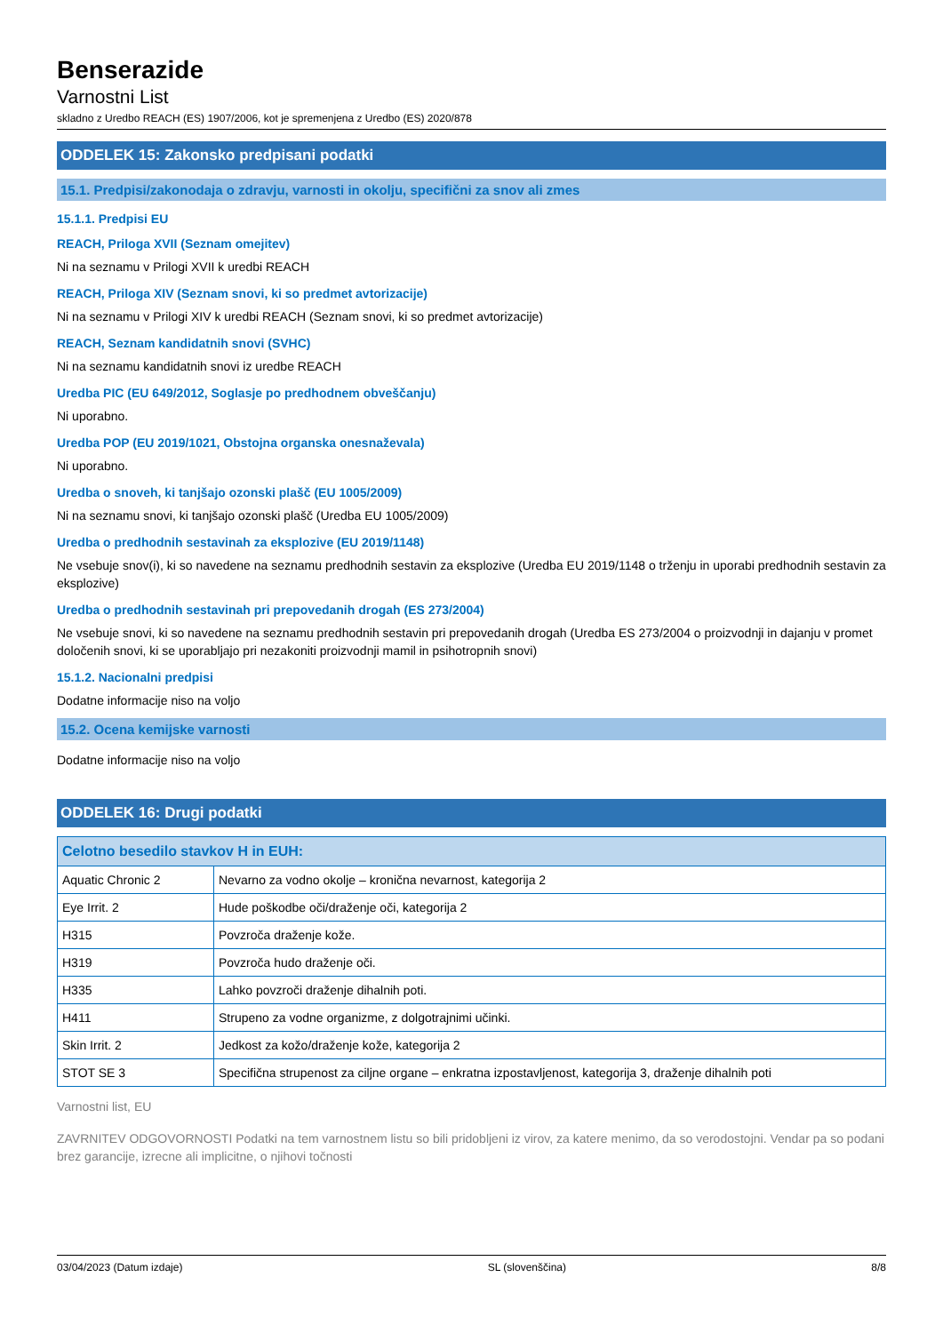Benserazide
Varnostni List
skladno z Uredbo REACH (ES) 1907/2006, kot je spremenjena z Uredbo (ES) 2020/878
ODDELEK 15: Zakonsko predpisani podatki
15.1. Predpisi/zakonodaja o zdravju, varnosti in okolju, specifični za snov ali zmes
15.1.1. Predpisi EU
REACH, Priloga XVII (Seznam omejitev)
Ni na seznamu v Prilogi XVII k uredbi REACH
REACH, Priloga XIV (Seznam snovi, ki so predmet avtorizacije)
Ni na seznamu v Prilogi XIV k uredbi REACH (Seznam snovi, ki so predmet avtorizacije)
REACH, Seznam kandidatnih snovi (SVHC)
Ni na seznamu kandidatnih snovi iz uredbe REACH
Uredba PIC (EU 649/2012, Soglasje po predhodnem obveščanju)
Ni uporabno.
Uredba POP (EU 2019/1021, Obstojna organska onesnaževala)
Ni uporabno.
Uredba o snoveh, ki tanjšajo ozonski plašč (EU 1005/2009)
Ni na seznamu snovi, ki tanjšajo ozonski plašč (Uredba EU 1005/2009)
Uredba o predhodnih sestavinah za eksplozive (EU 2019/1148)
Ne vsebuje snov(i), ki so navedene na seznamu predhodnih sestavin za eksplozive (Uredba EU 2019/1148 o trženju in uporabi predhodnih sestavin za eksplozive)
Uredba o predhodnih sestavinah pri prepovedanih drogah (ES 273/2004)
Ne vsebuje snovi, ki so navedene na seznamu predhodnih sestavin pri prepovedanih drogah (Uredba ES 273/2004 o proizvodnji in dajanju v promet določenih snovi, ki se uporabljajo pri nezakoniti proizvodnji mamil in psihotropnih snovi)
15.1.2. Nacionalni predpisi
Dodatne informacije niso na voljo
15.2. Ocena kemijske varnosti
Dodatne informacije niso na voljo
ODDELEK 16: Drugi podatki
| Celotno besedilo stavkov H in EUH: | |
| --- | --- |
| Aquatic Chronic 2 | Nevarno za vodno okolje – kronična nevarnost, kategorija 2 |
| Eye Irrit. 2 | Hude poškodbe oči/draženje oči, kategorija 2 |
| H315 | Povzroča draženje kože. |
| H319 | Povzroča hudo draženje oči. |
| H335 | Lahko povzroči draženje dihalnih poti. |
| H411 | Strupeno za vodne organizme, z dolgotrajnimi učinki. |
| Skin Irrit. 2 | Jedkost za kožo/draženje kože, kategorija 2 |
| STOT SE 3 | Specifična strupenost za ciljne organe – enkratna izpostavljenost, kategorija 3, draženje dihalnih poti |
Varnostni list, EU
ZAVRNITEV ODGOVORNOSTI Podatki na tem varnostnem listu so bili pridobljeni iz virov, za katere menimo, da so verodostojni. Vendar pa so podani brez garancije, izrecne ali implicitne, o njihovi točnosti
03/04/2023 (Datum izdaje) SL (slovenščina) 8/8